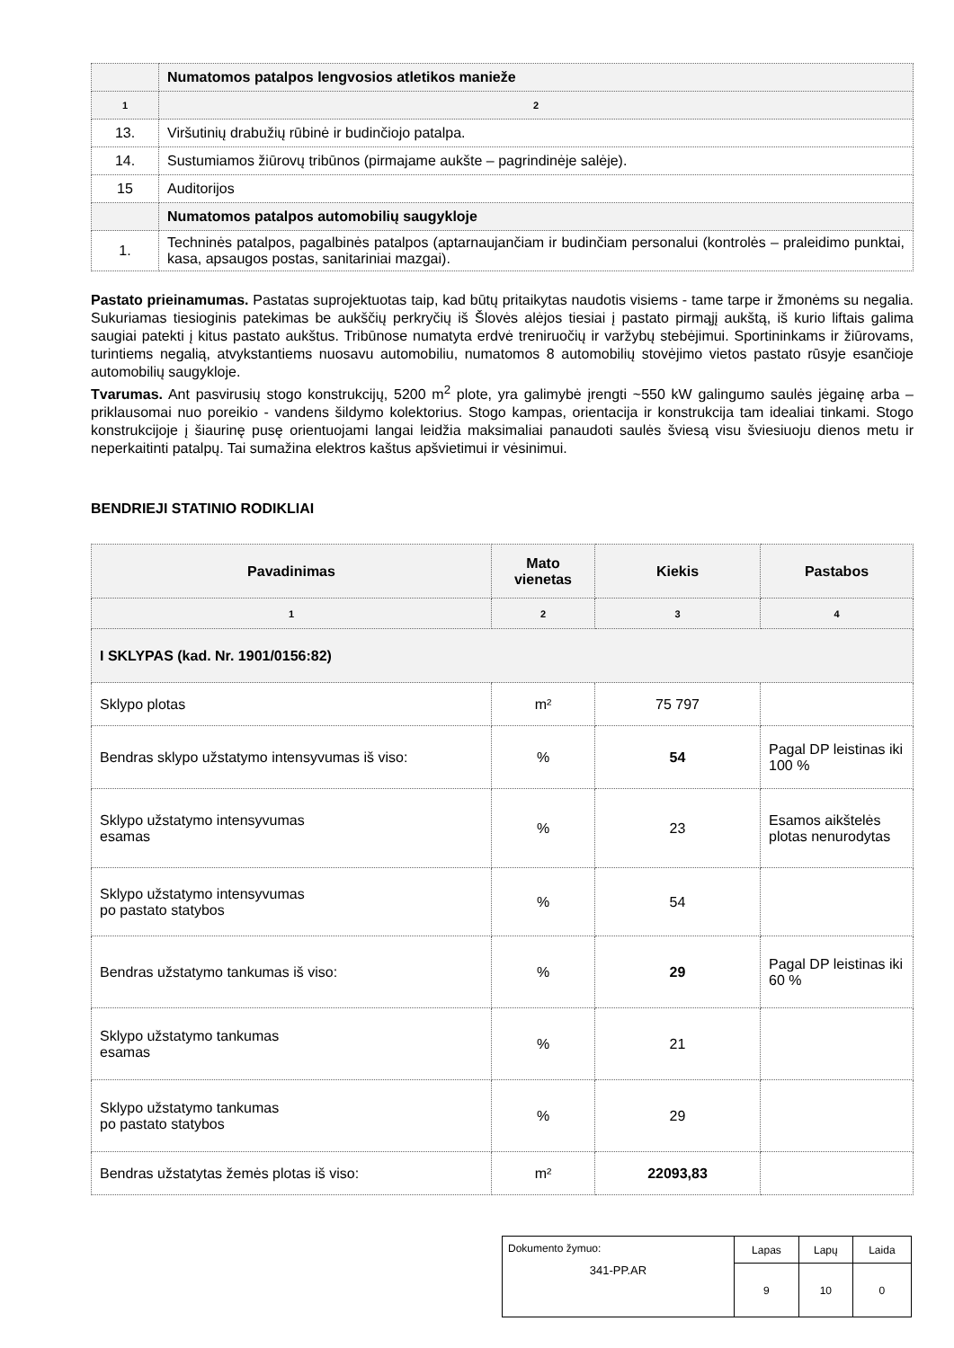| | Numatomos patalpos lengvosios atletikos manieže |
| 1 | 2 |
| 13. | Viršutinių drabužių rūbinė ir budinčiojo patalpa. |
| 14. | Sustumiamos žiūrovų tribūnos (pirmajame aukšte – pagrindinėje salėje). |
| 15 | Auditorijos |
| | Numatomos patalpos automobilių saugykloje |
| 1. | Techninės patalpos, pagalbinės patalpos (aptarnaujančiam ir budinčiam personalui (kontrolės – praleidimo punktai, kasa, apsaugos postas, sanitariniai mazgai). |
Pastato prieinamumas. Pastatas suprojektuotas taip, kad būtų pritaikytas naudotis visiems - tame tarpe ir žmonėms su negalia. Sukuriamas tiesioginis patekimas be aukščių perkryčių iš Šlovės alėjos tiesiai į pastato pirmąjį aukštą, iš kurio liftais galima saugiai patekti į kitus pastato aukštus. Tribūnose numatyta erdvė treniruočių ir varžybų stebėjimui. Sportininkams ir žiūrovams, turintiems negalią, atvykstantiems nuosavu automobiliu, numatomos 8 automobilių stovėjimo vietos pastato rūsyje esančioje automobilių saugykloje.
Tvarumas. Ant pasvirusių stogo konstrukcijų, 5200 m<sup>2</sup> plote, yra galimybė įrengti ~550 kW galingumo saulės jėgainę arba – priklausomai nuo poreikio - vandens šildymo kolektorius. Stogo kampas, orientacija ir konstrukcija tam idealiai tinkami. Stogo konstrukcijoje į šiaurinę pusę orientuojami langai leidžia maksimaliai panaudoti saulės šviesą visu šviesiuoju dienos metu ir neperkaitinti patalpų. Tai sumažina elektros kaštus apšvietimui ir vėsinimui.
BENDRIEJI STATINIO RODIKLIAI
| Pavadinimas | Mato vienetas | Kiekis | Pastabos |
| --- | --- | --- | --- |
| 1 | 2 | 3 | 4 |
| I SKLYPAS (kad. Nr. 1901/0156:82) | | | |
| Sklypo plotas | m² | 75 797 | |
| Bendras sklypo užstatymo intensyvumas iš viso: | % | 54 | Pagal DP leistinas iki 100 % |
| Sklypo užstatymo intensyvumas esamas | % | 23 | Esamos aikštelės plotas nenurodytas |
| Sklypo užstatymo intensyvumas po pastato statybos | % | 54 | |
| Bendras užstatymo tankumas iš viso: | % | 29 | Pagal DP leistinas iki 60 % |
| Sklypo užstatymo tankumas esamas | % | 21 | |
| Sklypo užstatymo tankumas po pastato statybos | % | 29 | |
| Bendras užstatytas žemės plotas iš viso: | m² | 22093,83 | |
| Dokumento žymuo: 341-PP.AR | Lapas | Lapų | Laida |
| | 9 | 10 | 0 |